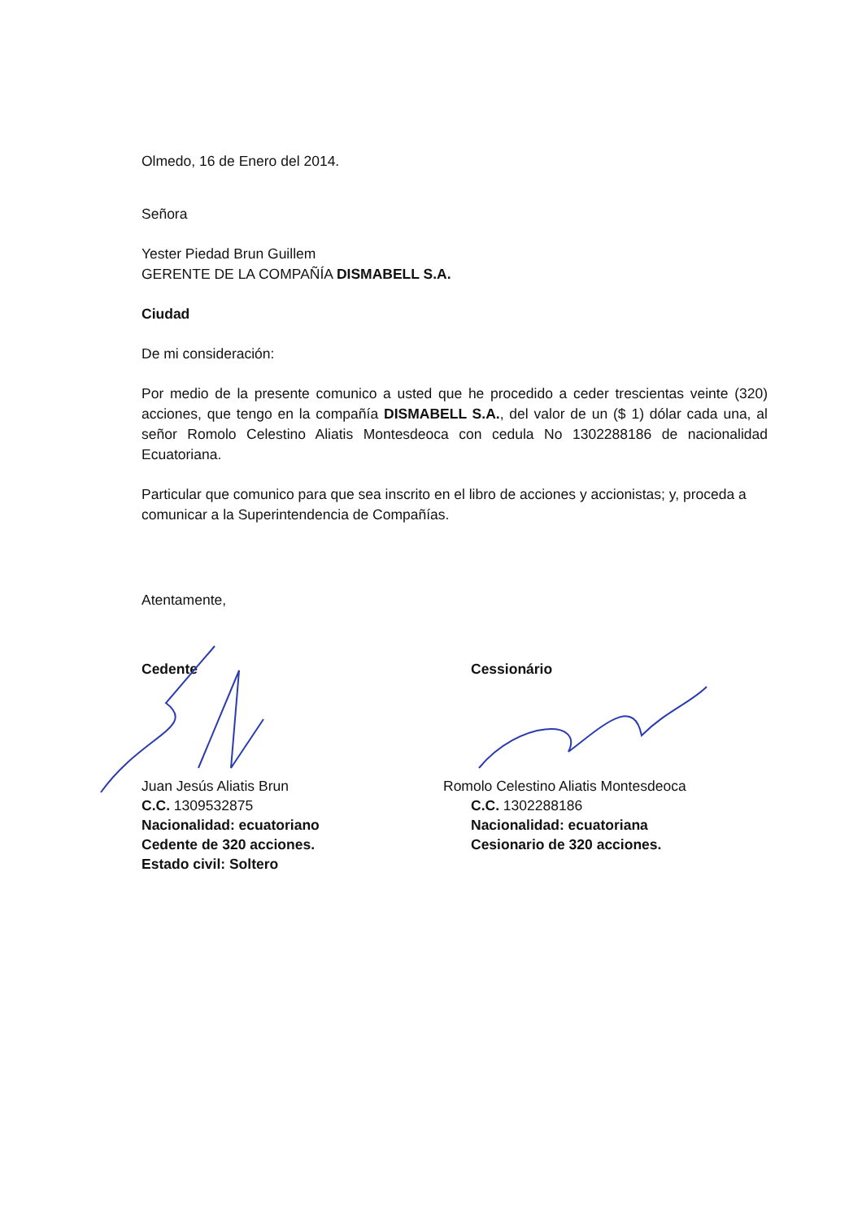Olmedo, 16 de Enero del 2014.
Señora
Yester Piedad Brun Guillem
GERENTE DE LA COMPAÑÍA DISMABELL S.A.
Ciudad
De mi consideración:
Por medio de la presente comunico a usted que he procedido a ceder trescientas veinte (320) acciones, que tengo en la compañía DISMABELL S.A., del valor de un ($ 1) dólar cada una, al señor Romolo Celestino Aliatis Montesdeoca con cedula No 1302288186 de nacionalidad Ecuatoriana.
Particular que comunico para que sea inscrito en el libro de acciones y accionistas; y, proceda a comunicar a la Superintendencia de Compañías.
Atentamente,
Cedente
Juan Jesús Aliatis Brun
C.C. 1309532875
Nacionalidad: ecuatoriano
Cedente de 320 acciones.
Estado civil: Soltero
Cessionário
Romolo Celestino Aliatis Montesdeoca
C.C. 1302288186
Nacionalidad: ecuatoriana
Cesionario de 320 acciones.